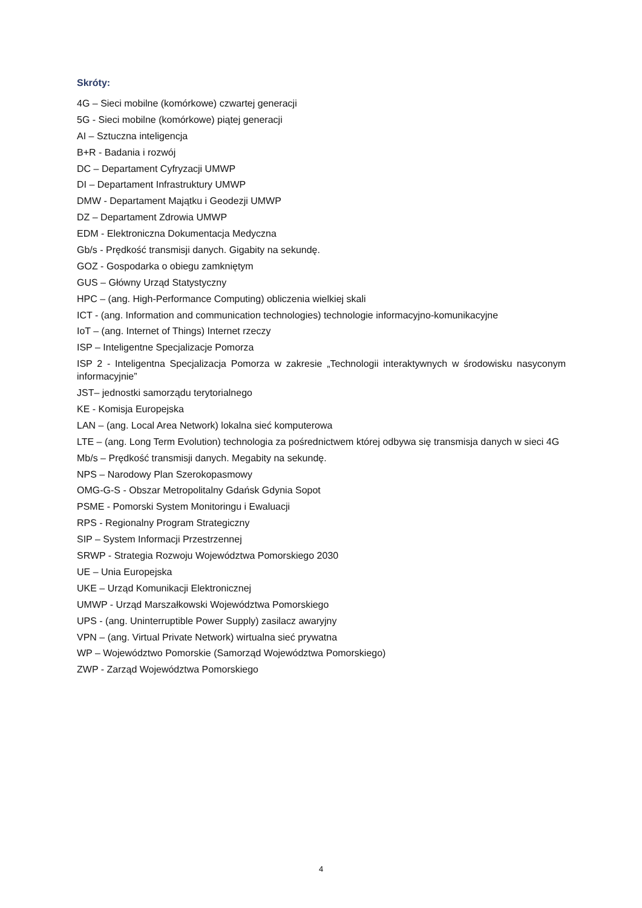Skróty:
4G – Sieci mobilne (komórkowe) czwartej generacji
5G - Sieci mobilne (komórkowe) piątej generacji
AI – Sztuczna inteligencja
B+R - Badania i rozwój
DC – Departament Cyfryzacji UMWP
DI – Departament Infrastruktury UMWP
DMW - Departament Majątku i Geodezji UMWP
DZ – Departament Zdrowia UMWP
EDM - Elektroniczna Dokumentacja Medyczna
Gb/s - Prędkość transmisji danych. Gigabity na sekundę.
GOZ - Gospodarka o obiegu zamkniętym
GUS – Główny Urząd Statystyczny
HPC – (ang. High-Performance Computing) obliczenia wielkiej skali
ICT - (ang. Information and communication technologies) technologie informacyjno-komunikacyjne
IoT – (ang. Internet of Things) Internet rzeczy
ISP – Inteligentne Specjalizacje Pomorza
ISP 2 - Inteligentna Specjalizacja Pomorza w zakresie „Technologii interaktywnych w środowisku nasyconym informacyjnie”
JST– jednostki samorządu terytorialnego
KE - Komisja Europejska
LAN – (ang. Local Area Network) lokalna sieć komputerowa
LTE – (ang. Long Term Evolution) technologia za pośrednictwem której odbywa się transmisja danych w sieci 4G
Mb/s – Prędkość transmisji danych. Megabity na sekundę.
NPS – Narodowy Plan Szerokopasmowy
OMG-G-S - Obszar Metropolitalny Gdańsk Gdynia Sopot
PSME - Pomorski System Monitoringu i Ewaluacji
RPS - Regionalny Program Strategiczny
SIP – System Informacji Przestrzennej
SRWP - Strategia Rozwoju Województwa Pomorskiego 2030
UE – Unia Europejska
UKE – Urząd Komunikacji Elektronicznej
UMWP - Urząd Marszałkowski Województwa Pomorskiego
UPS - (ang. Uninterruptible Power Supply) zasilacz awaryjny
VPN – (ang. Virtual Private Network) wirtualna sieć prywatna
WP – Województwo Pomorskie (Samorząd Województwa Pomorskiego)
ZWP - Zarząd Województwa Pomorskiego
4